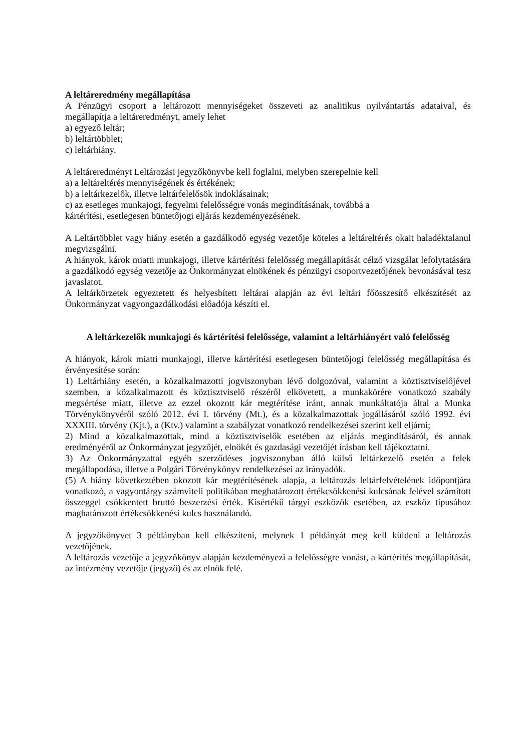A leltáreredmény megállapítása
A Pénzügyi csoport a leltározott mennyiségeket összeveti az analitikus nyilvántartás adataival, és megállapítja a leltáreredményt, amely lehet
a) egyező leltár;
b) leltártöbblet;
c) leltárhiány.
A leltáreredményt Leltározási jegyzőkönyvbe kell foglalni, melyben szerepelnie kell
a) a leltáreltérés mennyiségének és értékének;
b) a leltárkezelők, illetve leltárfelelősök indoklásainak;
c) az esetleges munkajogi, fegyelmi felelősségre vonás megindításának, továbbá a
kártérítési, esetlegesen büntetőjogi eljárás kezdeményezésének.
A Leltártöbblet vagy hiány esetén a gazdálkodó egység vezetője köteles a leltáreltérés okait haladéktalanul megvizsgálni.
A hiányok, károk miatti munkajogi, illetve kártérítési felelősség megállapítását célzó vizsgálat lefolytatására a gazdálkodó egység vezetője az Önkormányzat elnökének és pénzügyi csoportvezetőjének bevonásával tesz javaslatot.
A leltárkörzetek egyeztetett és helyesbített leltárai alapján az évi leltári főösszesítő elkészítését az Önkormányzat vagyongazdálkodási előadója készíti el.
A leltárkezelők munkajogi és kártérítési felelőssége, valamint a leltárhiányért való felelősség
A hiányok, károk miatti munkajogi, illetve kártérítési esetlegesen büntetőjogi felelősség megállapítása és érvényesítése során:
1) Leltárhiány esetén, a közalkalmazotti jogviszonyban lévő dolgozóval, valamint a köztisztviselőjével szemben, a közalkalmazott és köztisztviselő részéről elkövetett, a munkakörére vonatkozó szabály megsértése miatt, illetve az ezzel okozott kár megtérítése iránt, annak munkáltatója által a Munka Törvénykönyvéről szóló 2012. évi I. törvény (Mt.), és a közalkalmazottak jogállásáról szóló 1992. évi XXXIII. törvény (Kjt.), a (Ktv.) valamint a szabályzat vonatkozó rendelkezései szerint kell eljárni;
2) Mind a közalkalmazottak, mind a köztisztviselők esetében az eljárás megindításáról, és annak eredményéről az Önkormányzat jegyzőjét, elnökét és gazdasági vezetőjét írásban kell tájékoztatni.
3) Az Önkormányzattal egyéb szerződéses jogviszonyban álló külső leltárkezelő esetén a felek megállapodása, illetve a Polgári Törvénykönyv rendelkezései az irányadók.
(5) A hiány következtében okozott kár megtérítésének alapja, a leltározás leltárfelvételének időpontjára vonatkozó, a vagyontárgy számviteli politikában meghatározott értékcsökkenési kulcsának felével számított összeggel csökkentett bruttó beszerzési érték. Kisértékű tárgyi eszközök esetében, az eszköz típusához maghatározott értékcsökkenési kulcs használandó.
A jegyzőkönyvet 3 példányban kell elkészíteni, melynek 1 példányát meg kell küldeni a leltározás vezetőjének.
A leltározás vezetője a jegyzőkönyv alapján kezdeményezi a felelősségre vonást, a kártérítés megállapítását, az intézmény vezetője (jegyző) és az elnök felé.